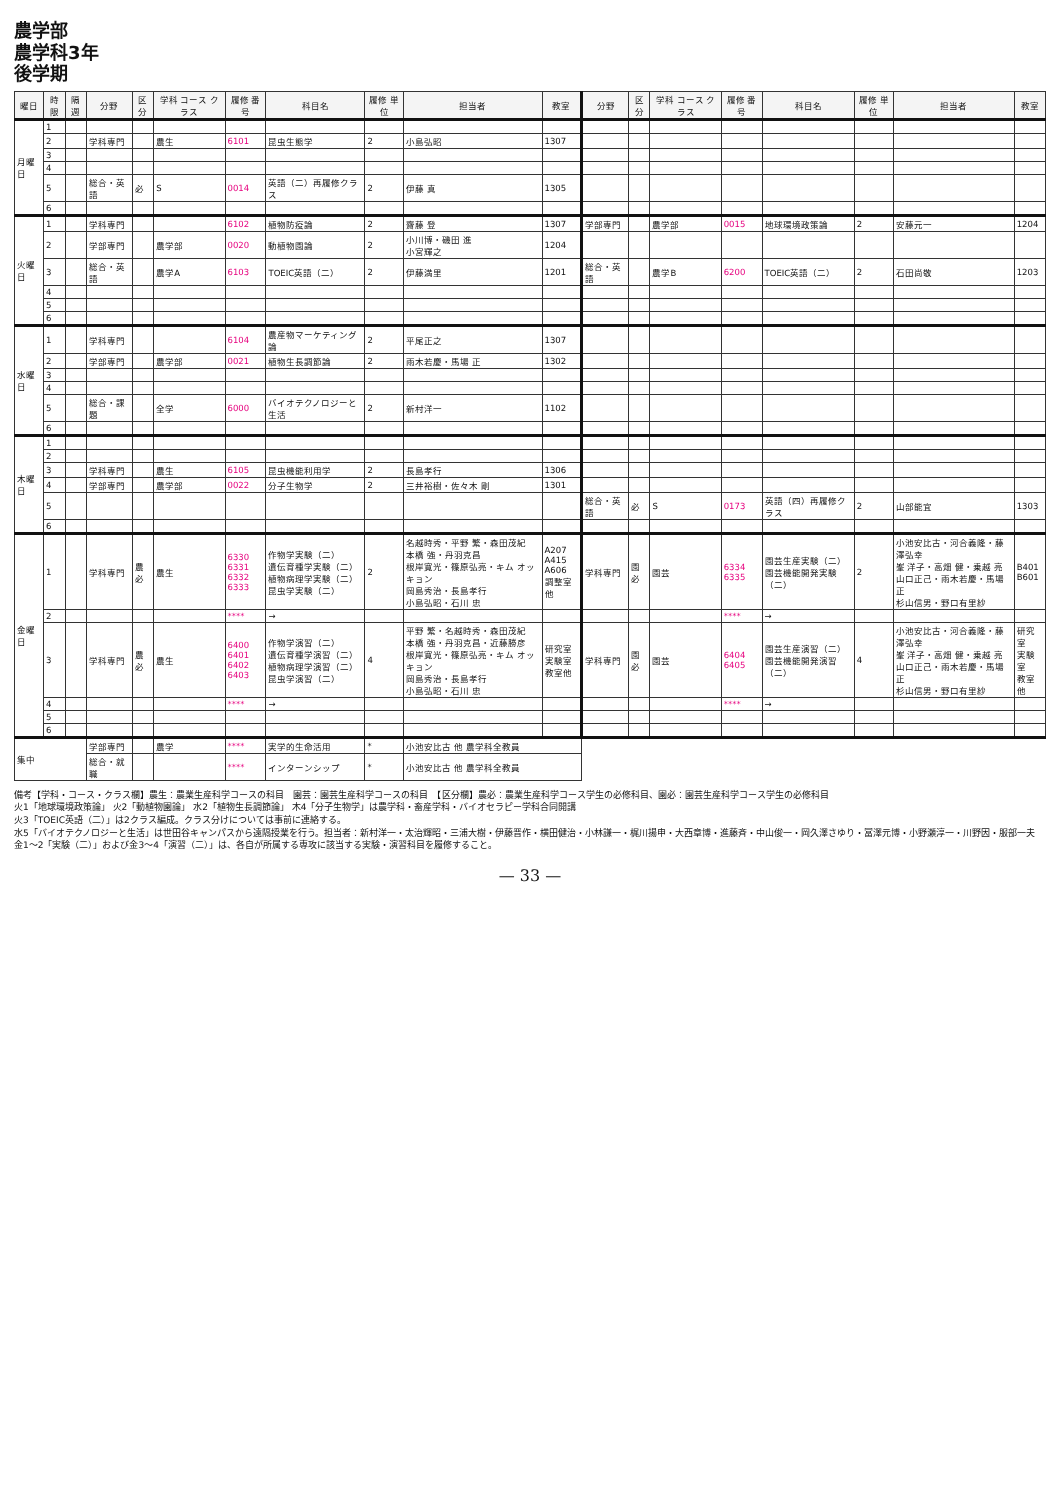農学部
農学科3年
後学期
| 曜日 | 時限 | 隔週 | 分野 | 区分 | 学科 コース クラス | 履修 番号 | 科目名 | 履修 単位 | 担当者 | 教室 | 分野 | 区分 | 学科 コース クラス | 履修 番号 | 科目名 | 履修 単位 | 担当者 | 教室 |
| --- | --- | --- | --- | --- | --- | --- | --- | --- | --- | --- | --- | --- | --- | --- | --- | --- | --- | --- |
| 月曜日 | 1 | | | | | | | | | | | | | | | | | |
| | 2 | | 学科専門 | | 農生 | 6101 | 昆虫生態学 | 2 | 小島弘昭 | 1307 | | | | | | | | |
| | 3 | | | | | | | | | | | | | | | | | |
| | 4 | | | | | | | | | | | | | | | | | |
| | 5 | | 総合・英語 | 必 | S | 0014 | 英語（二）再履修クラス | 2 | 伊藤 真 | 1305 | | | | | | | | |
| | 6 | | | | | | | | | | | | | | | | | |
| 火曜日 | 1 | | 学科専門 | | | 6102 | 植物防疫論 | 2 | 齋藤 登 | 1307 | 学部専門 | | 農学部 | 0015 | 地球環境政策論 | 2 | 安藤元一 | 1204 |
| | 2 | | 学部専門 | | 農学部 | 0020 | 動植物園論 | 2 | 小川博・磯田 進 小宮輝之 | 1204 | | | | | | | | |
| | 3 | | 総合・英語 | | 農学A | 6103 | TOEIC英語（二） | 2 | 伊藤満里 | 1201 | 総合・英語 | | 農学B | 6200 | TOEIC英語（二） | 2 | 石田尚敬 | 1203 |
| | 4 | | | | | | | | | | | | | | | | | |
| | 5 | | | | | | | | | | | | | | | | | |
| | 6 | | | | | | | | | | | | | | | | | |
| 水曜日 | 1 | | 学科専門 | | | 6104 | 農産物マーケティング論 | 2 | 平尾正之 | 1307 | | | | | | | | |
| | 2 | | 学部専門 | | 農学部 | 0021 | 植物生長調節論 | 2 | 雨木若慶・馬場 正 | 1302 | | | | | | | | |
| | 3 | | | | | | | | | | | | | | | | | |
| | 4 | | | | | | | | | | | | | | | | | |
| | 5 | | 総合・課題 | | 全学 | 6000 | バイオテクノロジーと生活 | 2 | 新村洋一 | 1102 | | | | | | | | |
| | 6 | | | | | | | | | | | | | | | | | |
| 木曜日 | 1 | | | | | | | | | | | | | | | | | |
| | 2 | | | | | | | | | | | | | | | | | |
| | 3 | | 学科専門 | | 農生 | 6105 | 昆虫機能利用学 | 2 | 長島孝行 | 1306 | | | | | | | | |
| | 4 | | 学部専門 | | 農学部 | 0022 | 分子生物学 | 2 | 三井裕樹・佐々木 剛 | 1301 | | | | | | | | |
| | 5 | | | | | | | | | | 総合・英語 | 必 | S | 0173 | 英語（四）再履修クラス | 2 | 山部能宜 | 1303 |
| | 6 | | | | | | | | | | | | | | | | | |
| 金曜日 | 1 | | 学科専門 | 農必 | 農生 | 6330 6331 6332 6333 | 作物学実験（二） 遺伝育種学実験（二） 植物病理学実験（二） 昆虫学実験（二） | 2 | 名越時秀・平野 繁・森田茂紀 本橋 強・丹羽克昌 根岸寛光・篠原弘亮・キム オッキョン 岡島秀治・長島孝行 小島弘昭・石川 忠 | A207 A415 A606 調整室他 | 学科専門 | 園必 | 園芸 | 6334 6335 | 園芸生産実験（二） 園芸機能開発実験（二） | 2 | 小池安比古・河合義隆・藤澤弘幸 峯 洋子・高畑 健・乗越 亮 山口正己・雨木若慶・馬場 正 杉山信男・野口有里紗 | B401 B601 |
| | 2 | | | | | **** | → | | | | | | | **** | → | | | |
| | 3 | | 学科専門 | 農必 | 農生 | 6400 6401 6402 6403 | 作物学演習（二） 遺伝育種学演習（二） 植物病理学演習（二） 昆虫学演習（二） | 4 | 平野 繁・名越時秀・森田茂紀 本橋 強・丹羽克昌・近藤勝彦 根岸寛光・篠原弘亮・キム オッキョン 岡島秀治・長島孝行 小島弘昭・石川 忠 | 研究室 実験室 教室他 | 学科専門 | 園必 | 園芸 | 6404 6405 | 園芸生産演習（二） 園芸機能開発演習（二） | 4 | 小池安比古・河合義隆・藤澤弘幸 峯 洋子・高畑 健・乗越 亮 山口正己・雨木若慶・馬場 正 杉山信男・野口有里紗 | 研究室 実験室 教室他 |
| | 4 | | | | | **** | → | | | | | | | **** | → | | | |
| | 5 | | | | | | | | | | | | | | | | | |
| | 6 | | | | | | | | | | | | | | | | | |
| 集中 | | | 学部専門 | | 農学 | **** | 実学的生命活用 | * | 小池安比古 他 農学科全教員 | | | | | | | | | |
| | | | 総合・就職 | | | **** | インターンシップ | * | 小池安比古 他 農学科全教員 | | | | | | | | | |
備考【学科・コース・クラス欄】農生：農業生産科学コースの科目　園芸：園芸生産科学コースの科目　【区分欄】農必：農業生産科学コース学生の必修科目、園必：園芸生産科学コース学生の必修科目
火1「地球環境政策論」 火2「動植物園論」 水2「植物生長調節論」 木4「分子生物学」は農学科・畜産学科・バイオセラピー学科合同開講
火3「TOEIC英語（二）」は2クラス編成。クラス分けについては事前に連絡する。
水5「バイオテクノロジーと生活」は世田谷キャンパスから遠隔授業を行う。担当者：新村洋一・太治輝昭・三浦大樹・伊藤晋作・横田健治・小林謙一・梶川揚申・大西章博・進藤斉・中山俊一・岡久澤さゆり・冨澤元博・小野瀬淳一・川野因・服部一夫
金1～2「実験（二）」および金3～4「演習（二）」は、各自が所属する専攻に該当する実験・演習科目を履修すること。
— 33 —